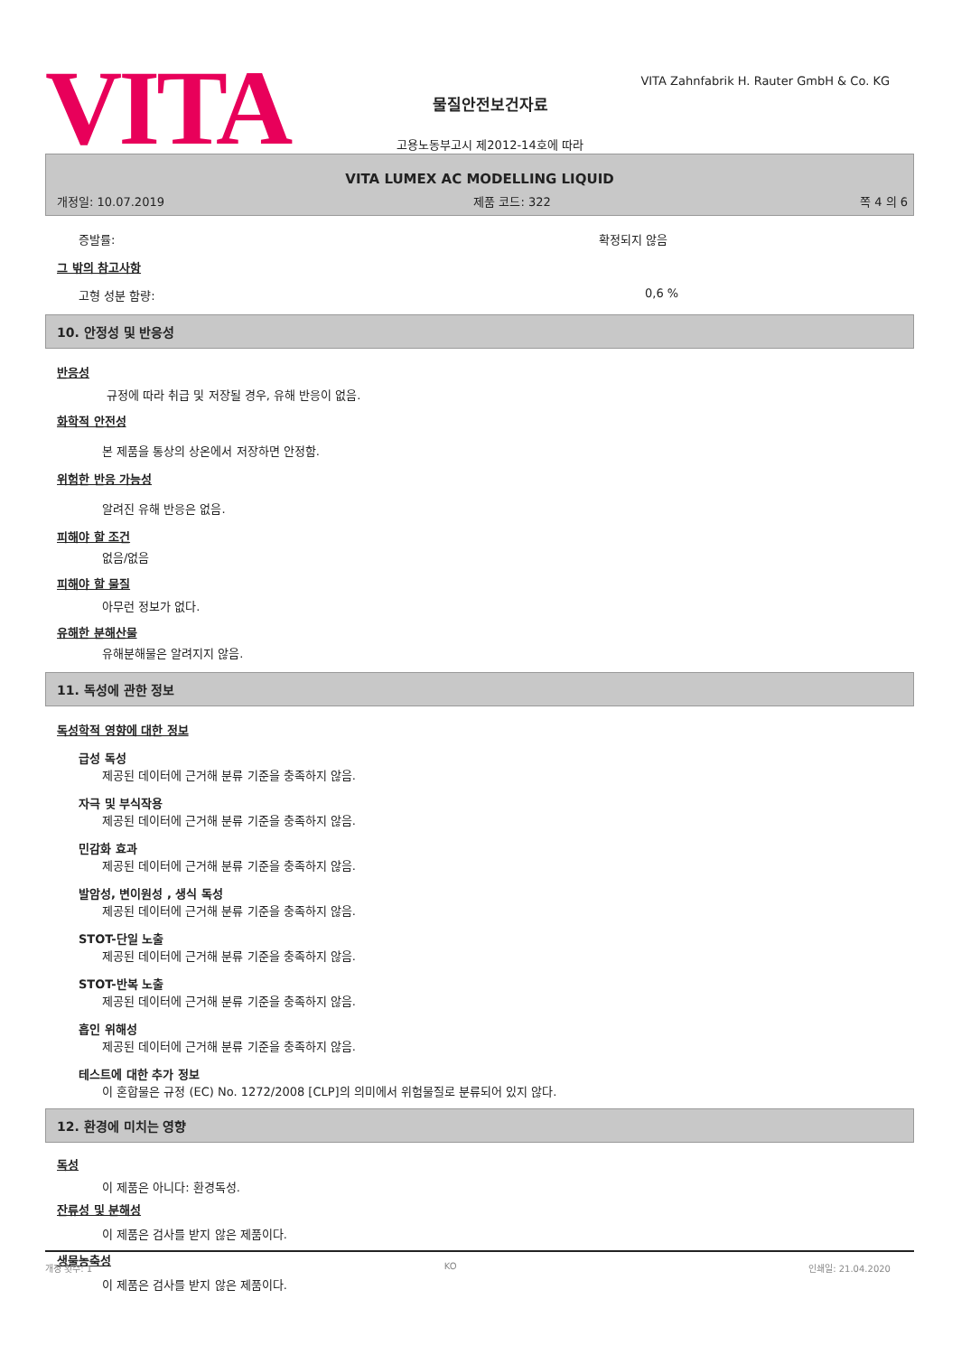VITA
VITA Zahnfabrik H. Rauter GmbH & Co. KG
물질안전보건자료
고용노동부고시 제2012-14호에 따라
VITA LUMEX AC MODELLING LIQUID
개정일: 10.07.2019 제품 코드: 322 쪽 4 의 6
증발률: 확정되지 않음
그 밖의 참고사항
고형 성분 함량: 0,6 %
10. 안정성 및 반응성
반응성
규정에 따라 취급 및 저장될 경우, 유해 반응이 없음.
화학적 안전성
본 제품을 통상의 상온에서 저장하면 안정함.
위험한 반응 가능성
알려진 유해 반응은 없음.
피해야 할 조건
없음/없음
피해야 할 물질
아무런 정보가 없다.
유해한 분해산물
유해분해물은 알려지지 않음.
11. 독성에 관한 정보
독성학적 영향에 대한 정보
급성 독성
제공된 데이터에 근거해 분류 기준을 충족하지 않음.
자극 및 부식작용
제공된 데이터에 근거해 분류 기준을 충족하지 않음.
민감화 효과
제공된 데이터에 근거해 분류 기준을 충족하지 않음.
발암성, 변이원성 , 생식 독성
제공된 데이터에 근거해 분류 기준을 충족하지 않음.
STOT-단일 노출
제공된 데이터에 근거해 분류 기준을 충족하지 않음.
STOT-반복 노출
제공된 데이터에 근거해 분류 기준을 충족하지 않음.
흡인 위해성
제공된 데이터에 근거해 분류 기준을 충족하지 않음.
테스트에 대한 추가 정보
이 혼합물은 규정 (EC) No. 1272/2008 [CLP]의 의미에서 위험물질로 분류되어 있지 않다.
12. 환경에 미치는 영향
독성
이 제품은 아니다: 환경독성.
잔류성 및 분해성
이 제품은 검사를 받지 않은 제품이다.
생물농축성
이 제품은 검사를 받지 않은 제품이다.
개정 횟수: 1 KO 인쇄일: 21.04.2020